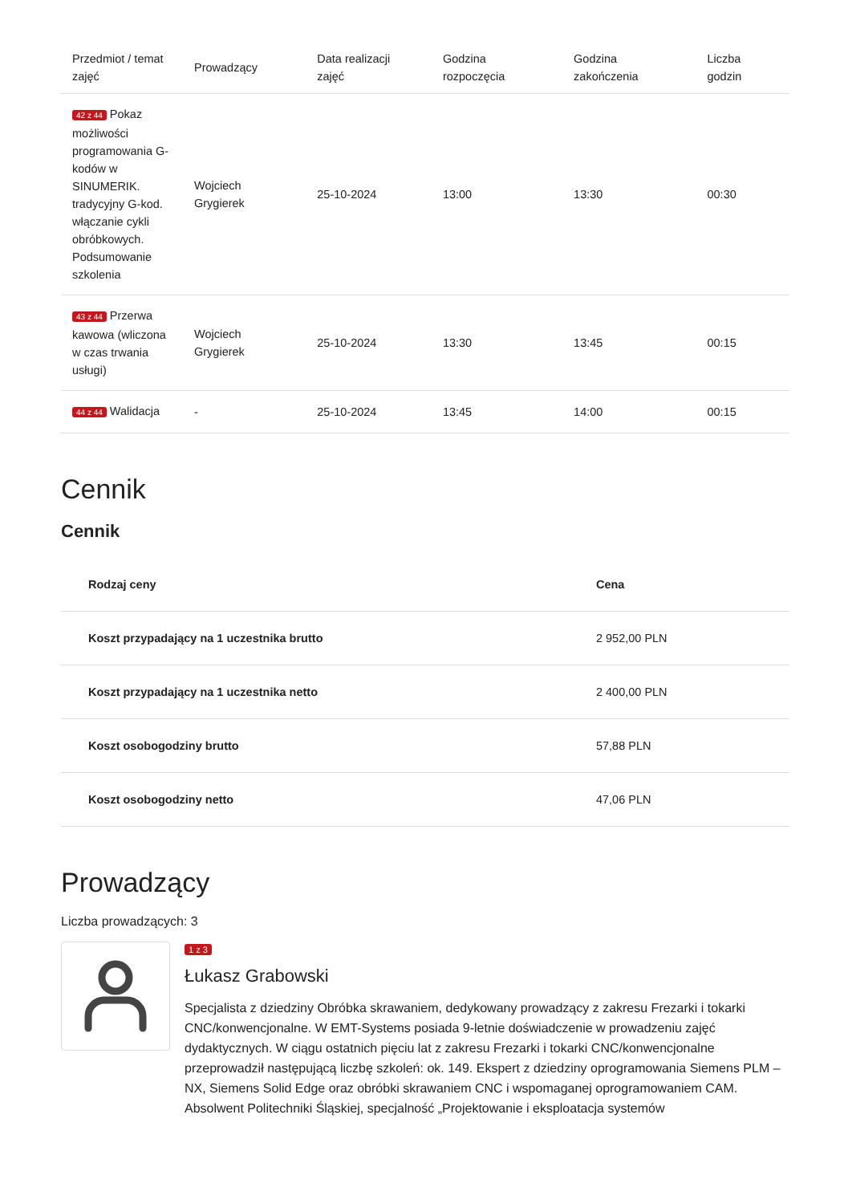| Przedmiot / temat zajęć | Prowadzący | Data realizacji zajęć | Godzina rozpoczęcia | Godzina zakończenia | Liczba godzin |
| --- | --- | --- | --- | --- | --- |
| 42 z 44 Pokaz możliwości programowania G-kodów w SINUMERIK. tradycyjny G-kod. włączanie cykli obróbkowych. Podsumowanie szkolenia | Wojciech Grygierek | 25-10-2024 | 13:00 | 13:30 | 00:30 |
| 43 z 44 Przerwa kawowa (wliczona w czas trwania usługi) | Wojciech Grygierek | 25-10-2024 | 13:30 | 13:45 | 00:15 |
| 44 z 44 Walidacja | - | 25-10-2024 | 13:45 | 14:00 | 00:15 |
Cennik
Cennik
| Rodzaj ceny | Cena |
| --- | --- |
| Koszt przypadający na 1 uczestnika brutto | 2 952,00 PLN |
| Koszt przypadający na 1 uczestnika netto | 2 400,00 PLN |
| Koszt osobogodziny brutto | 57,88 PLN |
| Koszt osobogodziny netto | 47,06 PLN |
Prowadzący
Liczba prowadzących: 3
1 z 3
Łukasz Grabowski
Specjalista z dziedziny Obróbka skrawaniem, dedykowany prowadzący z zakresu Frezarki i tokarki CNC/konwencjonalne. W EMT-Systems posiada 9-letnie doświadczenie w prowadzeniu zajęć dydaktycznych. W ciągu ostatnich pięciu lat z zakresu Frezarki i tokarki CNC/konwencjonalne przeprowadził następującą liczbę szkoleń: ok. 149. Ekspert z dziedziny oprogramowania Siemens PLM – NX, Siemens Solid Edge oraz obróbki skrawaniem CNC i wspomaganej oprogramowaniem CAM. Absolwent Politechniki Śląskiej, specjalność „Projektowanie i eksploatacja systemów